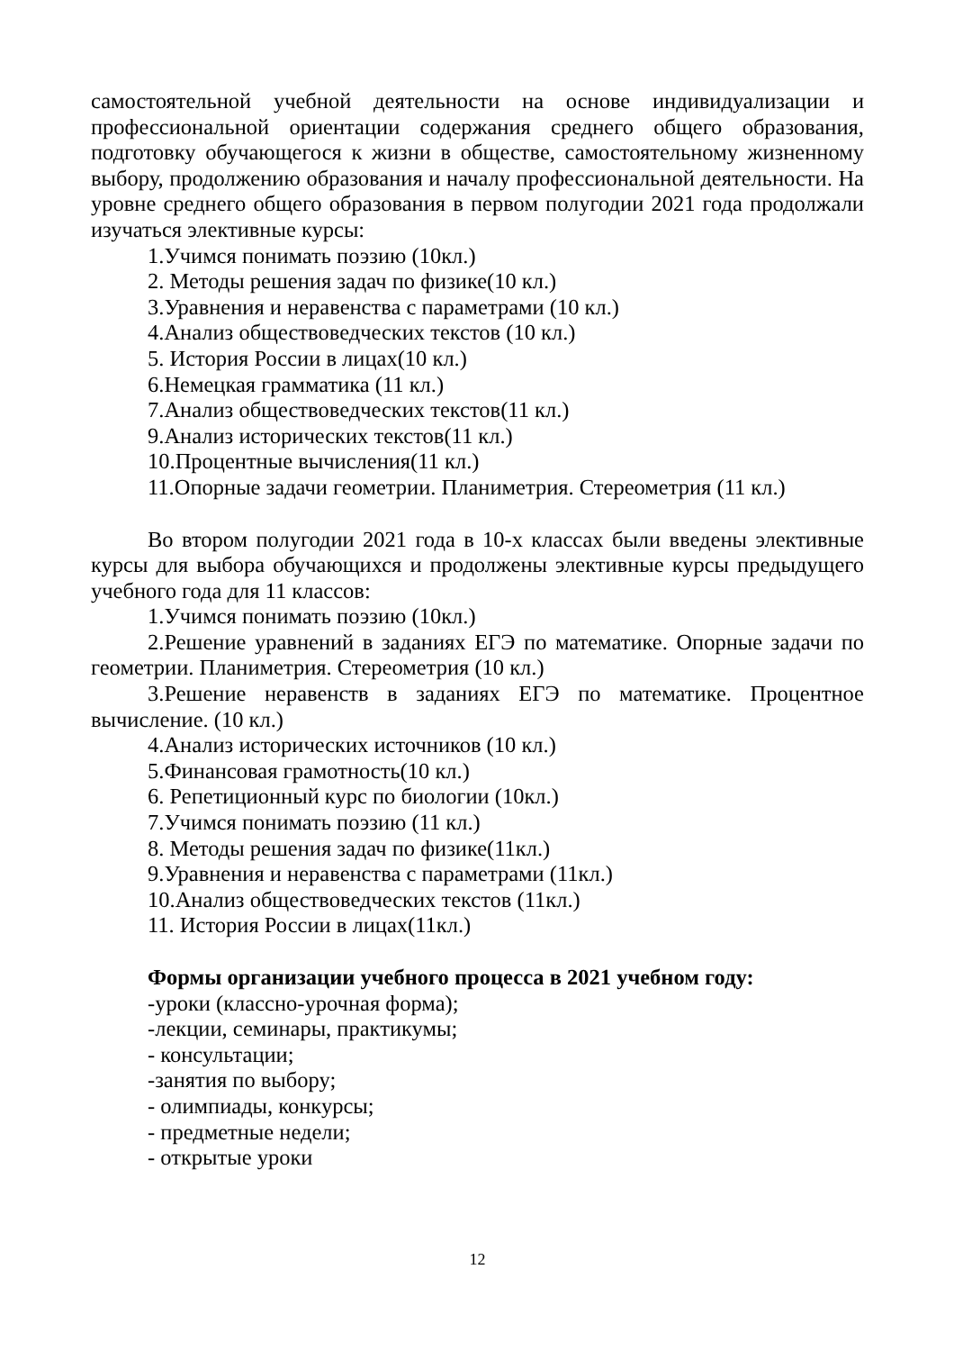самостоятельной учебной деятельности на основе индивидуализации и профессиональной ориентации содержания среднего общего образования, подготовку обучающегося к жизни в обществе, самостоятельному жизненному выбору, продолжению образования и началу профессиональной деятельности. На уровне среднего общего образования в первом полугодии 2021 года продолжали изучаться элективные курсы:
1.Учимся понимать поэзию (10кл.)
2. Методы решения задач по физике(10 кл.)
3.Уравнения и неравенства с параметрами (10 кл.)
4.Анализ обществоведческих текстов (10 кл.)
5. История России в лицах(10 кл.)
6.Немецкая грамматика (11 кл.)
7.Анализ обществоведческих текстов(11 кл.)
9.Анализ исторических текстов(11 кл.)
10.Процентные вычисления(11 кл.)
11.Опорные задачи геометрии. Планиметрия. Стереометрия (11 кл.)
Во втором полугодии 2021 года в 10-х классах были введены элективные курсы для выбора обучающихся и продолжены элективные курсы предыдущего учебного года для 11 классов:
1.Учимся понимать поэзию (10кл.)
2.Решение уравнений в заданиях ЕГЭ по математике. Опорные задачи по геометрии. Планиметрия. Стереометрия (10 кл.)
3.Решение неравенств в заданиях ЕГЭ по математике. Процентное вычисление. (10 кл.)
4.Анализ исторических источников (10 кл.)
5.Финансовая грамотность(10 кл.)
6. Репетиционный курс по биологии (10кл.)
7.Учимся понимать поэзию (11 кл.)
8. Методы решения задач по физике(11кл.)
9.Уравнения и неравенства с параметрами (11кл.)
10.Анализ обществоведческих текстов (11кл.)
11. История России в лицах(11кл.)
Формы организации учебного процесса в 2021 учебном году:
-уроки (классно-урочная форма);
-лекции, семинары, практикумы;
- консультации;
-занятия по выбору;
- олимпиады, конкурсы;
- предметные недели;
- открытые уроки
12